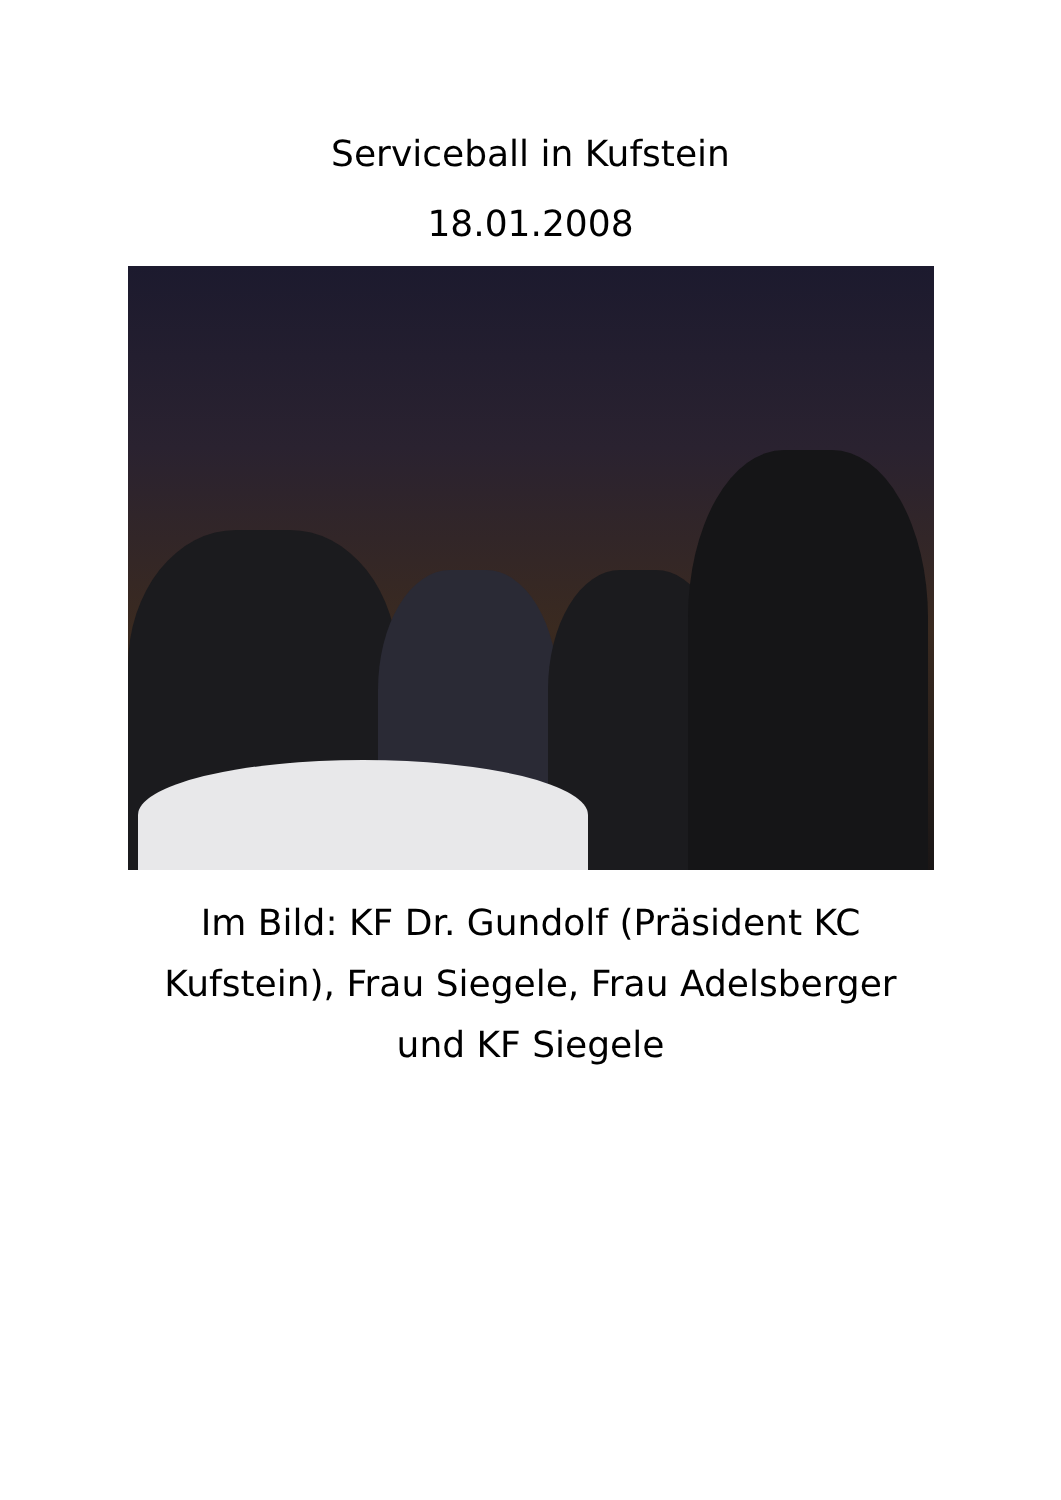Serviceball in Kufstein
18.01.2008
Im Bild: KF Dr. Gundolf (Präsident KC Kufstein), Frau Siegele, Frau Adelsberger und KF Siegele